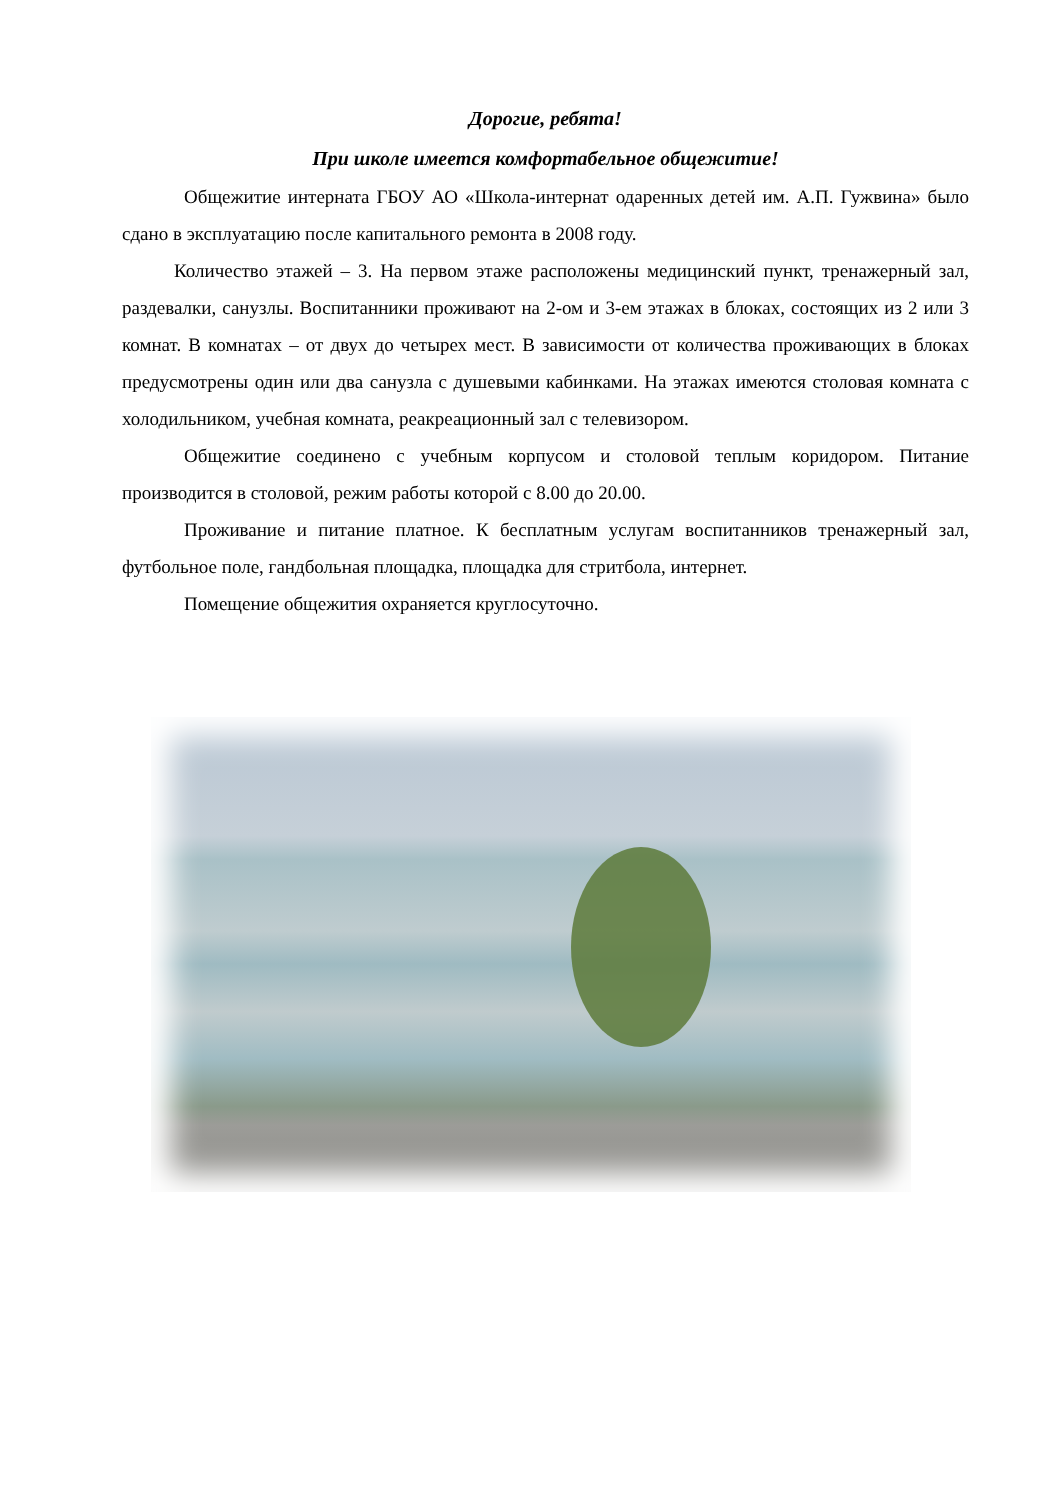Дорогие, ребята!
При школе имеется комфортабельное общежитие!
Общежитие интерната ГБОУ АО «Школа-интернат одаренных детей им. А.П. Гужвина» было сдано в эксплуатацию после капитального ремонта в 2008 году.
Количество этажей – 3. На первом этаже расположены медицинский пункт, тренажерный зал, раздевалки, санузлы. Воспитанники проживают на 2-ом и 3-ем этажах в блоках, состоящих из 2 или 3 комнат. В комнатах – от двух до четырех мест. В зависимости от количества проживающих в блоках предусмотрены один или два санузла с душевыми кабинками. На этажах имеются столовая комната с холодильником, учебная комната, реакреационный зал с телевизором.
Общежитие соединено с учебным корпусом и столовой теплым коридором. Питание производится в столовой, режим работы которой с 8.00 до 20.00.
Проживание и питание платное. К бесплатным услугам воспитанников тренажерный зал, футбольное поле, гандбольная площадка, площадка для стритбола, интернет.
Помещение общежития охраняется круглосуточно.